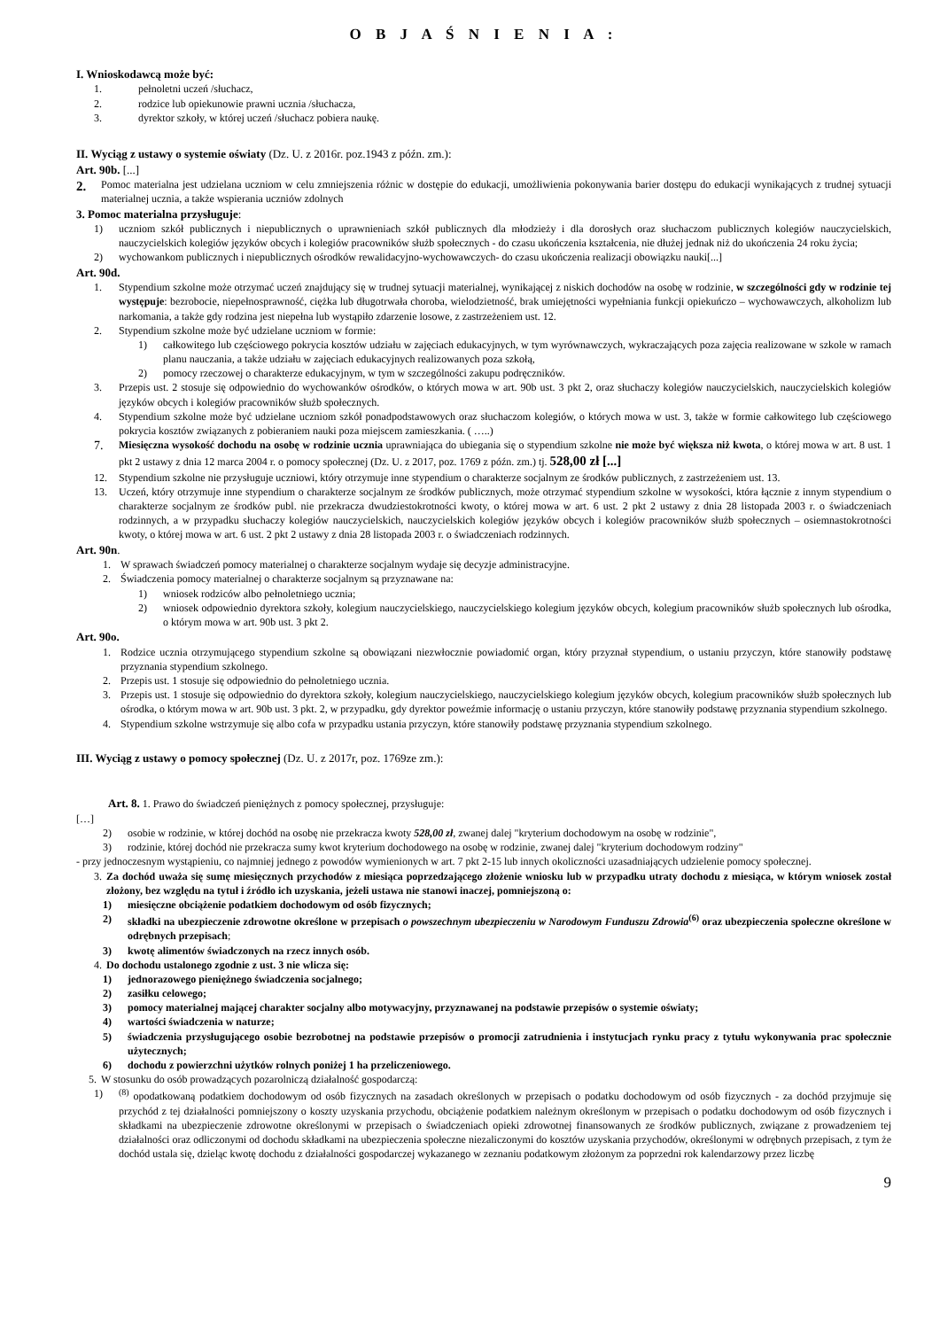O B J A Ś N I E N I A :
I. Wnioskodawcą może być:
1. pełnoletni uczeń /słuchacz,
2. rodzice lub opiekunowie prawni ucznia /słuchacza,
3. dyrektor szkoły, w której uczeń /słuchacz pobiera naukę.
II. Wyciąg z ustawy o systemie oświaty (Dz. U. z 2016r. poz.1943 z późn. zm.):
Art. 90b. [...]
2. Pomoc materialna jest udzielana uczniom w celu zmniejszenia różnic w dostępie do edukacji, umożliwienia pokonywania barier dostępu do edukacji wynikających z trudnej sytuacji materialnej ucznia, a także wspierania uczniów zdolnych
3. Pomoc materialna przysługuje:
1) uczniom szkół publicznych i niepublicznych o uprawnieniach szkół publicznych dla młodzieży i dla dorosłych oraz słuchaczom publicznych kolegiów nauczycielskich, nauczycielskich kolegiów języków obcych i kolegiów pracowników służb społecznych - do czasu ukończenia kształcenia, nie dłużej jednak niż do ukończenia 24 roku życia;
2) wychowankom publicznych i niepublicznych ośrodków rewalidacyjno-wychowawczych- do czasu ukończenia realizacji obowiązku nauki[...]
Art. 90d.
1. Stypendium szkolne może otrzymać uczeń znajdujący się w trudnej sytuacji materialnej, wynikającej z niskich dochodów na osobę w rodzinie, w szczególności gdy w rodzinie tej występuje: bezrobocie, niepełnosprawność, ciężka lub długotrwała choroba, wielodzietność, brak umiejętności wypełniania funkcji opiekuńczo – wychowawczych, alkoholizm lub narkomania, a także gdy rodzina jest niepełna lub wystąpiło zdarzenie losowe, z zastrzeżeniem ust. 12.
2. Stypendium szkolne może być udzielane uczniom w formie:
1) całkowitego lub częściowego pokrycia kosztów udziału w zajęciach edukacyjnych, w tym wyrównawczych, wykraczających poza zajęcia realizowane w szkole w ramach planu nauczania, a także udziału w zajęciach edukacyjnych realizowanych poza szkołą,
2) pomocy rzeczowej o charakterze edukacyjnym, w tym w szczególności zakupu podręczników.
3. Przepis ust. 2 stosuje się odpowiednio do wychowanków ośrodków, o których mowa w art. 90b ust. 3 pkt 2, oraz słuchaczy kolegiów nauczycielskich, nauczycielskich kolegiów języków obcych i kolegiów pracowników służb społecznych.
4. Stypendium szkolne może być udzielane uczniom szkół ponadpodstawowych oraz słuchaczom kolegiów, o których mowa w ust. 3, także w formie całkowitego lub częściowego pokrycia kosztów związanych z pobieraniem nauki poza miejscem zamieszkania. ( …..)
7. Miesięczna wysokość dochodu na osobę w rodzinie ucznia uprawniająca do ubiegania się o stypendium szkolne nie może być większa niż kwota, o której mowa w art. 8 ust. 1 pkt 2 ustawy z dnia 12 marca 2004 r. o pomocy społecznej (Dz. U. z 2017, poz. 1769 z późn. zm.) tj. 528,00 zł [...]
12. Stypendium szkolne nie przysługuje uczniowi, który otrzymuje inne stypendium o charakterze socjalnym ze środków publicznych, z zastrzeżeniem ust. 13.
13. Uczeń, który otrzymuje inne stypendium o charakterze socjalnym ze środków publicznych, może otrzymać stypendium szkolne w wysokości, która łącznie z innym stypendium o charakterze socjalnym ze środków publ. nie przekracza dwudziestokrotności kwoty, o której mowa w art. 6 ust. 2 pkt 2 ustawy z dnia 28 listopada 2003 r. o świadczeniach rodzinnych, a w przypadku słuchaczy kolegiów nauczycielskich, nauczycielskich kolegiów języków obcych i kolegiów pracowników służb społecznych – osiemnastokrotności kwoty, o której mowa w art. 6 ust. 2 pkt 2 ustawy z dnia 28 listopada 2003 r. o świadczeniach rodzinnych.
Art. 90n.
1. W sprawach świadczeń pomocy materialnej o charakterze socjalnym wydaje się decyzje administracyjne.
2. Świadczenia pomocy materialnej o charakterze socjalnym są przyznawane na:
1) wniosek rodziców albo pełnoletniego ucznia;
2) wniosek odpowiednio dyrektora szkoły, kolegium nauczycielskiego, nauczycielskiego kolegium języków obcych, kolegium pracowników służb społecznych lub ośrodka, o którym mowa w art. 90b ust. 3 pkt 2.
Art. 90o.
1. Rodzice ucznia otrzymującego stypendium szkolne są obowiązani niezwłocznie powiadomić organ, który przyznał stypendium, o ustaniu przyczyn, które stanowiły podstawę przyznania stypendium szkolnego.
2. Przepis ust. 1 stosuje się odpowiednio do pełnoletniego ucznia.
3. Przepis ust. 1 stosuje się odpowiednio do dyrektora szkoły, kolegium nauczycielskiego, nauczycielskiego kolegium języków obcych, kolegium pracowników służb społecznych lub ośrodka, o którym mowa w art. 90b ust. 3 pkt. 2, w przypadku, gdy dyrektor poweźmie informację o ustaniu przyczyn, które stanowiły podstawę przyznania stypendium szkolnego.
4. Stypendium szkolne wstrzymuje się albo cofa w przypadku ustania przyczyn, które stanowiły podstawę przyznania stypendium szkolnego.
III. Wyciąg z ustawy o pomocy społecznej (Dz. U. z 2017r, poz. 1769ze zm.):
Art. 8. 1. Prawo do świadczeń pieniężnych z pomocy społecznej, przysługuje:
[…]
2) osobie w rodzinie, w której dochód na osobę nie przekracza kwoty 528,00 zł, zwanej dalej "kryterium dochodowym na osobę w rodzinie",
3) rodzinie, której dochód nie przekracza sumy kwot kryterium dochodowego na osobę w rodzinie, zwanej dalej "kryterium dochodowym rodziny"
- przy jednoczesnym wystąpieniu, co najmniej jednego z powodów wymienionych w art. 7 pkt 2-15 lub innych okoliczności uzasadniających udzielenie pomocy społecznej.
3. Za dochód uważa się sumę miesięcznych przychodów z miesiąca poprzedzającego złożenie wniosku lub w przypadku utraty dochodu z miesiąca, w którym wniosek został złożony, bez względu na tytuł i źródło ich uzyskania, jeżeli ustawa nie stanowi inaczej, pomniejszoną o:
1) miesięczne obciążenie podatkiem dochodowym od osób fizycznych;
2) składki na ubezpieczenie zdrowotne określone w przepisach o powszechnym ubezpieczeniu w Narodowym Funduszu Zdrowia<sup>(6)</sup> oraz ubezpieczenia społeczne określone w odrębnych przepisach;
3) kwotę alimentów świadczonych na rzecz innych osób.
4. Do dochodu ustalonego zgodnie z ust. 3 nie wlicza się:
1) jednorazowego pieniężnego świadczenia socjalnego;
2) zasiłku celowego;
3) pomocy materialnej mającej charakter socjalny albo motywacyjny, przyznawanej na podstawie przepisów o systemie oświaty;
4) wartości świadczenia w naturze;
5) świadczenia przysługującego osobie bezrobotnej na podstawie przepisów o promocji zatrudnienia i instytucjach rynku pracy z tytułu wykonywania prac społecznie użytecznych;
6) dochodu z powierzchni użytków rolnych poniżej 1 ha przeliczeniowego.
5. W stosunku do osób prowadzących pozarolniczą działalność gospodarczą:
1)<sup>(8)</sup> opodatkowaną podatkiem dochodowym od osób fizycznych na zasadach określonych w przepisach o podatku dochodowym od osób fizycznych - za dochód przyjmuje się przychód z tej działalności pomniejszony o koszty uzyskania przychodu, obciążenie podatkiem należnym określonym w przepisach o podatku dochodowym od osób fizycznych i składkami na ubezpieczenie zdrowotne określonymi w przepisach o świadczeniach opieki zdrowotnej finansowanych ze środków publicznych, związane z prowadzeniem tej działalności oraz odliczonymi od dochodu składkami na ubezpieczenia społeczne niezaliczonymi do kosztów uzyskania przychodów, określonymi w odrębnych przepisach, z tym że dochód ustala się, dzieląc kwotę dochodu z działalności gospodarczej wykazanego w zeznaniu podatkowym złożonym za poprzedni rok kalendarzowy przez liczbę
9